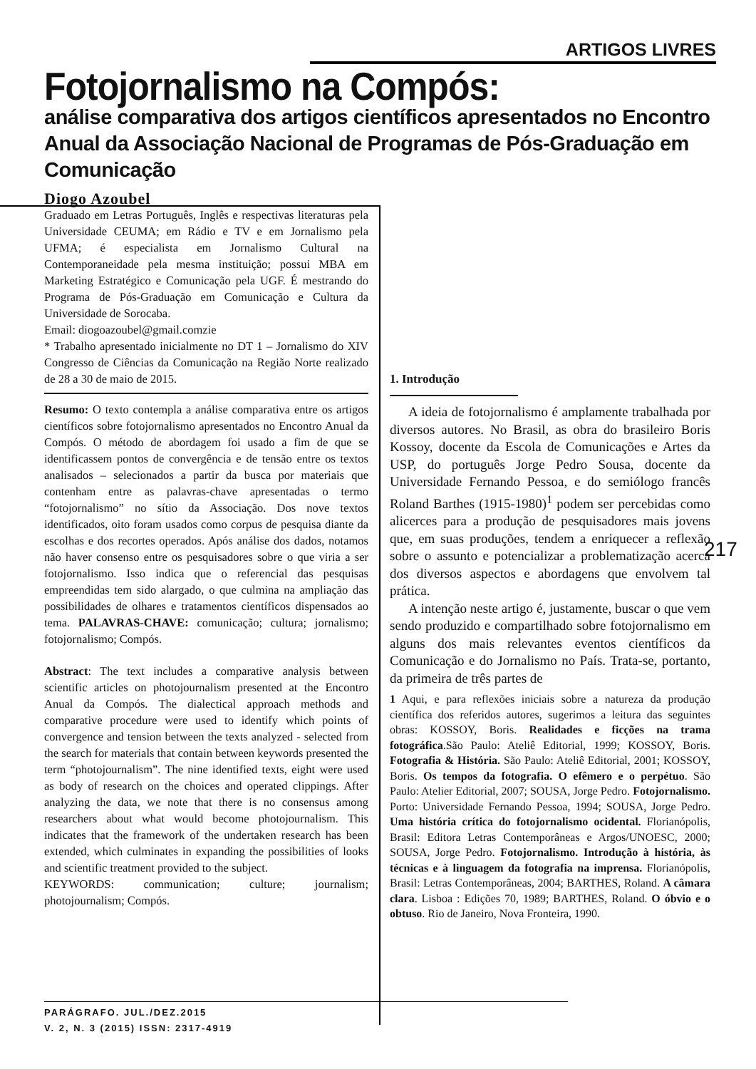ARTIGOS LIVRES
Fotojornalismo na Compós:
análise comparativa dos artigos científicos apresentados no Encontro Anual da Associação Nacional de Programas de Pós-Graduação em Comunicação
Diogo Azoubel
Graduado em Letras Português, Inglês e respectivas literaturas pela Universidade CEUMA; em Rádio e TV e em Jornalismo pela UFMA; é especialista em Jornalismo Cultural na Contemporaneidade pela mesma instituição; possui MBA em Marketing Estratégico e Comunicação pela UGF. É mestrando do Programa de Pós-Graduação em Comunicação e Cultura da Universidade de Sorocaba.
Email: diogoazoubel@gmail.comzie
* Trabalho apresentado inicialmente no DT 1 – Jornalismo do XIV Congresso de Ciências da Comunicação na Região Norte realizado de 28 a 30 de maio de 2015.
Resumo: O texto contempla a análise comparativa entre os artigos científicos sobre fotojornalismo apresentados no Encontro Anual da Compós. O método de abordagem foi usado a fim de que se identificassem pontos de convergência e de tensão entre os textos analisados – selecionados a partir da busca por materiais que contenham entre as palavras-chave apresentadas o termo “fotojornalismo” no sítio da Associação. Dos nove textos identificados, oito foram usados como corpus de pesquisa diante da escolhas e dos recortes operados. Após análise dos dados, notamos não haver consenso entre os pesquisadores sobre o que viria a ser fotojornalismo. Isso indica que o referencial das pesquisas empreendidas tem sido alargado, o que culmina na ampliação das possibilidades de olhares e tratamentos científicos dispensados ao tema. PALAVRAS-CHAVE: comunicação; cultura; jornalismo; fotojornalismo; Compós.
Abstract: The text includes a comparative analysis between scientific articles on photojournalism presented at the Encontro Anual da Compós. The dialectical approach methods and comparative procedure were used to identify which points of convergence and tension between the texts analyzed - selected from the search for materials that contain between keywords presented the term “photojournalism”. The nine identified texts, eight were used as body of research on the choices and operated clippings. After analyzing the data, we note that there is no consensus among researchers about what would become photojournalism. This indicates that the framework of the undertaken research has been extended, which culminates in expanding the possibilities of looks and scientific treatment provided to the subject.
KEYWORDS: communication; culture; journalism; photojournalism; Compós.
1. Introdução
A ideia de fotojornalismo é amplamente trabalhada por diversos autores. No Brasil, as obra do brasileiro Boris Kossoy, docente da Escola de Comunicações e Artes da USP, do português Jorge Pedro Sousa, docente da Universidade Fernando Pessoa, e do semiólogo francês Roland Barthes (1915-1980)<sup>1</sup> podem ser percebidas como alicerces para a produção de pesquisadores mais jovens que, em suas produções, tendem a enriquecer a reflexão sobre o assunto e potencializar a problematização acerca dos diversos aspectos e abordagens que envolvem tal prática.
A intenção neste artigo é, justamente, buscar o que vem sendo produzido e compartilhado sobre fotojornalismo em alguns dos mais relevantes eventos científicos da Comunicação e do Jornalismo no País. Trata-se, portanto, da primeira de três partes de
1 Aqui, e para reflexões iniciais sobre a natureza da produção científica dos referidos autores, sugerimos a leitura das seguintes obras: KOSSOY, Boris. Realidades e ficções na trama fotográfica.São Paulo: Ateliê Editorial, 1999; KOSSOY, Boris. Fotografia & História. São Paulo: Ateliê Editorial, 2001; KOSSOY, Boris. Os tempos da fotografia. O efêmero e o perpétuo. São Paulo: Atelier Editorial, 2007; SOUSA, Jorge Pedro. Fotojornalismo. Porto: Universidade Fernando Pessoa, 1994; SOUSA, Jorge Pedro. Uma história crítica do fotojornalismo ocidental. Florianópolis, Brasil: Editora Letras Contemporâneas e Argos/UNOESC, 2000; SOUSA, Jorge Pedro. Fotojornalismo. Introdução à história, às técnicas e à linguagem da fotografia na imprensa. Florianópolis, Brasil: Letras Contemporâneas, 2004; BARTHES, Roland. A câmara clara. Lisboa : Edições 70, 1989; BARTHES, Roland. O óbvio e o obtuso. Rio de Janeiro, Nova Fronteira, 1990.
217
PARÁGRAFO. JUL./DEZ.2015
V. 2, N. 3 (2015) ISSN: 2317-4919